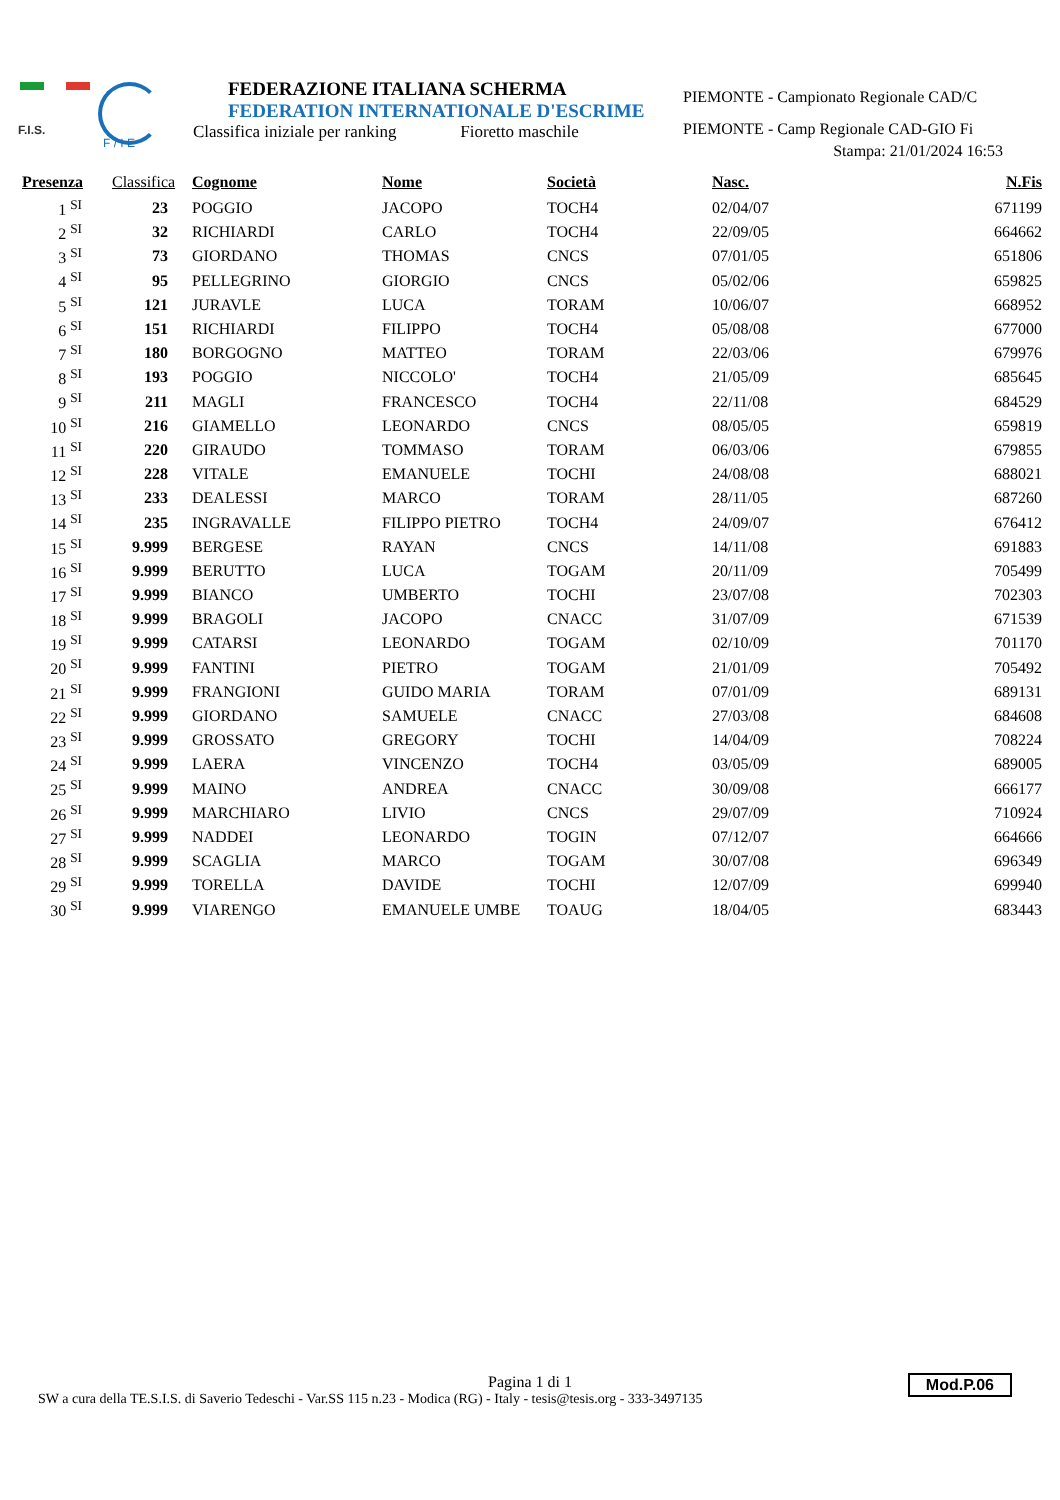F.I.S.
F / I E
FEDERAZIONE ITALIANA SCHERMA
FEDERATION INTERNATIONALE D'ESCRIME
Classifica iniziale per ranking Fioretto maschile
PIEMONTE - Campionato Regionale CAD/C
PIEMONTE - Camp Regionale CAD-GIO Fi
Stampa: 21/01/2024 16:53
| Presenza | Classifica | Cognome | Nome | Società | Nasc. | N.Fis |
| --- | --- | --- | --- | --- | --- | --- |
| 1 <sup>SI</sup> | 23 | POGGIO | JACOPO | TOCH4 | 02/04/07 | 671199 |
| 2 <sup>SI</sup> | 32 | RICHIARDI | CARLO | TOCH4 | 22/09/05 | 664662 |
| 3 <sup>SI</sup> | 73 | GIORDANO | THOMAS | CNCS | 07/01/05 | 651806 |
| 4 <sup>SI</sup> | 95 | PELLEGRINO | GIORGIO | CNCS | 05/02/06 | 659825 |
| 5 <sup>SI</sup> | 121 | JURAVLE | LUCA | TORAM | 10/06/07 | 668952 |
| 6 <sup>SI</sup> | 151 | RICHIARDI | FILIPPO | TOCH4 | 05/08/08 | 677000 |
| 7 <sup>SI</sup> | 180 | BORGOGNO | MATTEO | TORAM | 22/03/06 | 679976 |
| 8 <sup>SI</sup> | 193 | POGGIO | NICCOLO' | TOCH4 | 21/05/09 | 685645 |
| 9 <sup>SI</sup> | 211 | MAGLI | FRANCESCO | TOCH4 | 22/11/08 | 684529 |
| 10 <sup>SI</sup> | 216 | GIAMELLO | LEONARDO | CNCS | 08/05/05 | 659819 |
| 11 <sup>SI</sup> | 220 | GIRAUDO | TOMMASO | TORAM | 06/03/06 | 679855 |
| 12 <sup>SI</sup> | 228 | VITALE | EMANUELE | TOCHI | 24/08/08 | 688021 |
| 13 <sup>SI</sup> | 233 | DEALESSI | MARCO | TORAM | 28/11/05 | 687260 |
| 14 <sup>SI</sup> | 235 | INGRAVALLE | FILIPPO PIETRO | TOCH4 | 24/09/07 | 676412 |
| 15 <sup>SI</sup> | 9.999 | BERGESE | RAYAN | CNCS | 14/11/08 | 691883 |
| 16 <sup>SI</sup> | 9.999 | BERUTTO | LUCA | TOGAM | 20/11/09 | 705499 |
| 17 <sup>SI</sup> | 9.999 | BIANCO | UMBERTO | TOCHI | 23/07/08 | 702303 |
| 18 <sup>SI</sup> | 9.999 | BRAGOLI | JACOPO | CNACC | 31/07/09 | 671539 |
| 19 <sup>SI</sup> | 9.999 | CATARSI | LEONARDO | TOGAM | 02/10/09 | 701170 |
| 20 <sup>SI</sup> | 9.999 | FANTINI | PIETRO | TOGAM | 21/01/09 | 705492 |
| 21 <sup>SI</sup> | 9.999 | FRANGIONI | GUIDO MARIA | TORAM | 07/01/09 | 689131 |
| 22 <sup>SI</sup> | 9.999 | GIORDANO | SAMUELE | CNACC | 27/03/08 | 684608 |
| 23 <sup>SI</sup> | 9.999 | GROSSATO | GREGORY | TOCHI | 14/04/09 | 708224 |
| 24 <sup>SI</sup> | 9.999 | LAERA | VINCENZO | TOCH4 | 03/05/09 | 689005 |
| 25 <sup>SI</sup> | 9.999 | MAINO | ANDREA | CNACC | 30/09/08 | 666177 |
| 26 <sup>SI</sup> | 9.999 | MARCHIARO | LIVIO | CNCS | 29/07/09 | 710924 |
| 27 <sup>SI</sup> | 9.999 | NADDEI | LEONARDO | TOGIN | 07/12/07 | 664666 |
| 28 <sup>SI</sup> | 9.999 | SCAGLIA | MARCO | TOGAM | 30/07/08 | 696349 |
| 29 <sup>SI</sup> | 9.999 | TORELLA | DAVIDE | TOCHI | 12/07/09 | 699940 |
| 30 <sup>SI</sup> | 9.999 | VIARENGO | EMANUELE UMBE | TOAUG | 18/04/05 | 683443 |
Pagina 1 di 1
SW a cura della TE.S.I.S. di Saverio Tedeschi - Var.SS 115 n.23 - Modica (RG) - Italy - tesis@tesis.org - 333-3497135
Mod.P.06